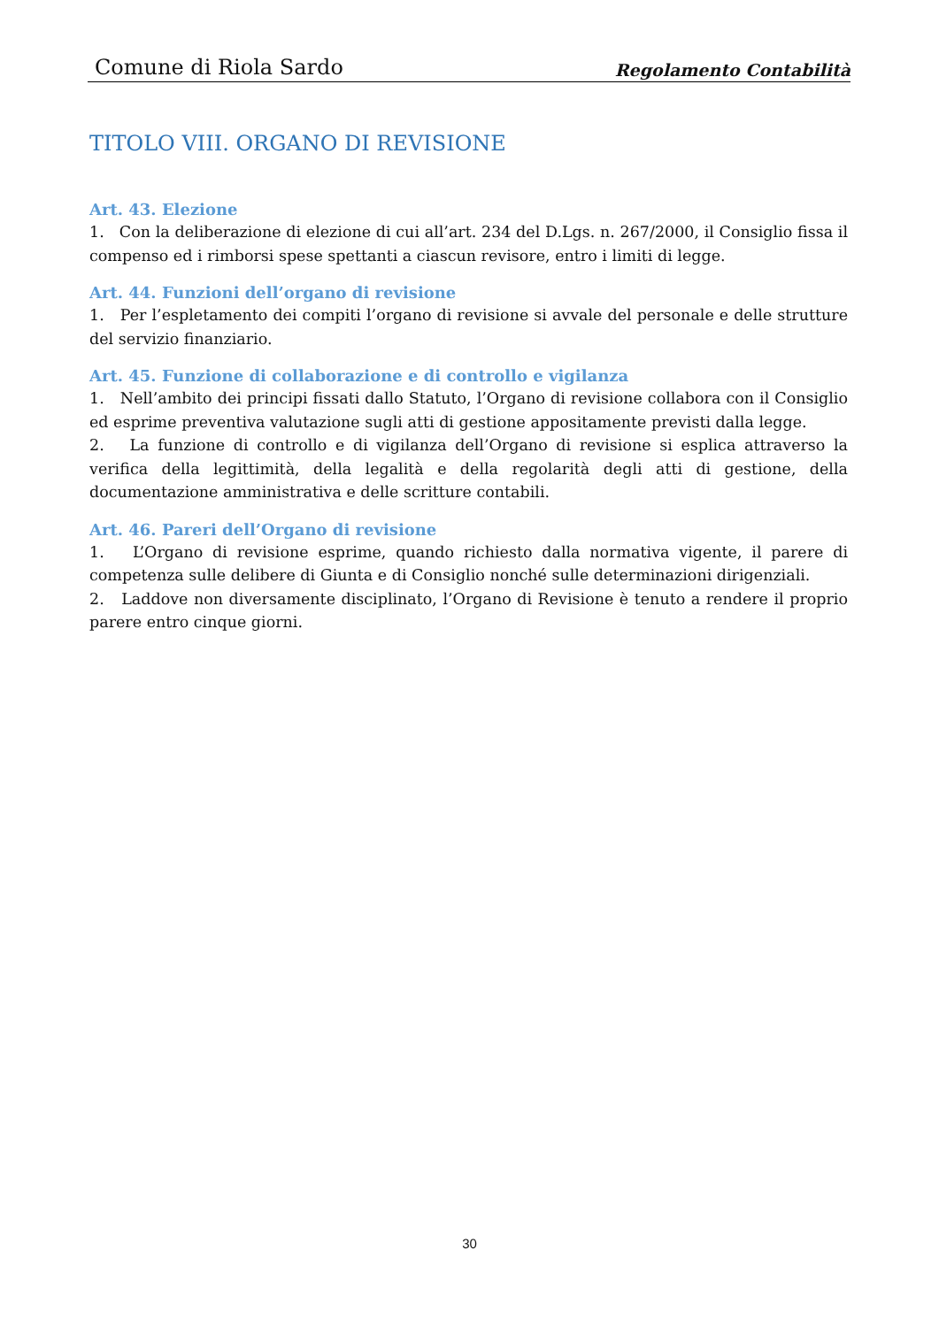Comune di Riola Sardo Regolamento Contabilità
TITOLO VIII. ORGANO DI REVISIONE
Art. 43. Elezione
1. Con la deliberazione di elezione di cui all’art. 234 del D.Lgs. n. 267/2000, il Consiglio fissa il compenso ed i rimborsi spese spettanti a ciascun revisore, entro i limiti di legge.
Art. 44. Funzioni dell’organo di revisione
1. Per l’espletamento dei compiti l’organo di revisione si avvale del personale e delle strutture del servizio finanziario.
Art. 45. Funzione di collaborazione e di controllo e vigilanza
1. Nell’ambito dei principi fissati dallo Statuto, l’Organo di revisione collabora con il Consiglio ed esprime preventiva valutazione sugli atti di gestione appositamente previsti dalla legge.
2. La funzione di controllo e di vigilanza dell’Organo di revisione si esplica attraverso la verifica della legittimità, della legalità e della regolarità degli atti di gestione, della documentazione amministrativa e delle scritture contabili.
Art. 46. Pareri dell’Organo di revisione
1. L’Organo di revisione esprime, quando richiesto dalla normativa vigente, il parere di competenza sulle delibere di Giunta e di Consiglio nonché sulle determinazioni dirigenziali.
2. Laddove non diversamente disciplinato, l’Organo di Revisione è tenuto a rendere il proprio parere entro cinque giorni.
30